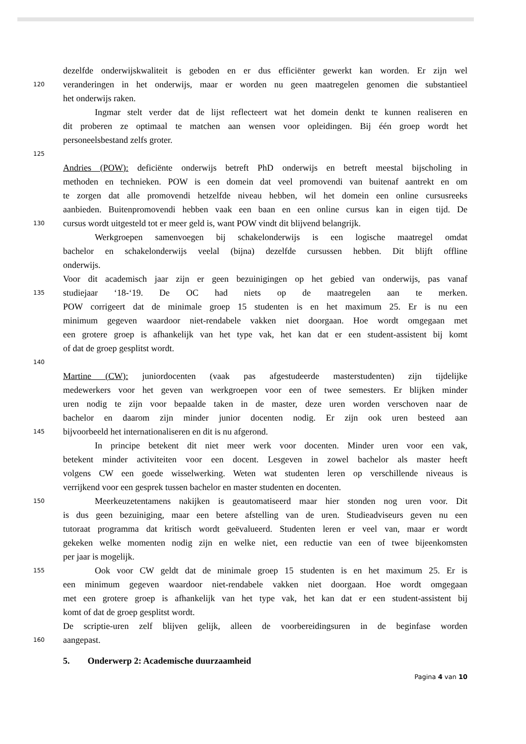dezelfde onderwijskwaliteit is geboden en er dus efficiënter gewerkt kan worden. Er zijn wel
120 veranderingen in het onderwijs, maar er worden nu geen maatregelen genomen die substantieel
het onderwijs raken.
Ingmar stelt verder dat de lijst reflecteert wat het domein denkt te kunnen realiseren en
dit proberen ze optimaal te matchen aan wensen voor opleidingen. Bij één groep wordt het
personeelsbestand zelfs groter.
125
Andries (POW): deficiënte onderwijs betreft PhD onderwijs en betreft meestal bijscholing in
methoden en technieken. POW is een domein dat veel promovendi van buitenaf aantrekt en om
te zorgen dat alle promovendi hetzelfde niveau hebben, wil het domein een online cursusreeks
aanbieden. Buitenpromovendi hebben vaak een baan en een online cursus kan in eigen tijd. De
130 cursus wordt uitgesteld tot er meer geld is, want POW vindt dit blijvend belangrijk.
Werkgroepen samenvoegen bij schakelonderwijs is een logische maatregel omdat
bachelor en schakelonderwijs veelal (bijna) dezelfde cursussen hebben. Dit blijft offline
onderwijs.
Voor dit academisch jaar zijn er geen bezuinigingen op het gebied van onderwijs, pas vanaf
135 studiejaar ‘18-‘19. De OC had niets op de maatregelen aan te merken.
POW corrigeert dat de minimale groep 15 studenten is en het maximum 25. Er is nu een
minimum gegeven waardoor niet-rendabele vakken niet doorgaan. Hoe wordt omgegaan met
een grotere groep is afhankelijk van het type vak, het kan dat er een student-assistent bij komt
of dat de groep gesplitst wordt.
140
Martine (CW): juniordocenten (vaak pas afgestudeerde masterstudenten) zijn tijdelijke
medewerkers voor het geven van werkgroepen voor een of twee semesters. Er blijken minder
uren nodig te zijn voor bepaalde taken in de master, deze uren worden verschoven naar de
bachelor en daarom zijn minder junior docenten nodig. Er zijn ook uren besteed aan
145 bijvoorbeeld het internationaliseren en dit is nu afgerond.
In principe betekent dit niet meer werk voor docenten. Minder uren voor een vak,
betekent minder activiteiten voor een docent. Lesgeven in zowel bachelor als master heeft
volgens CW een goede wisselwerking. Weten wat studenten leren op verschillende niveaus is
verrijkend voor een gesprek tussen bachelor en master studenten en docenten.
150 Meerkeuzetentamens nakijken is geautomatiseerd maar hier stonden nog uren voor. Dit
is dus geen bezuiniging, maar een betere afstelling van de uren. Studieadviseurs geven nu een
tutoraat programma dat kritisch wordt geëvalueerd. Studenten leren er veel van, maar er wordt
gekeken welke momenten nodig zijn en welke niet, een reductie van een of twee bijeenkomsten
per jaar is mogelijk.
155 Ook voor CW geldt dat de minimale groep 15 studenten is en het maximum 25. Er is
een minimum gegeven waardoor niet-rendabele vakken niet doorgaan. Hoe wordt omgegaan
met een grotere groep is afhankelijk van het type vak, het kan dat er een student-assistent bij
komt of dat de groep gesplitst wordt.
De scriptie-uren zelf blijven gelijk, alleen de voorbereidingsuren in de beginfase worden
160 aangepast.
5. Onderwerp 2: Academische duurzaamheid
Pagina 4 van 10